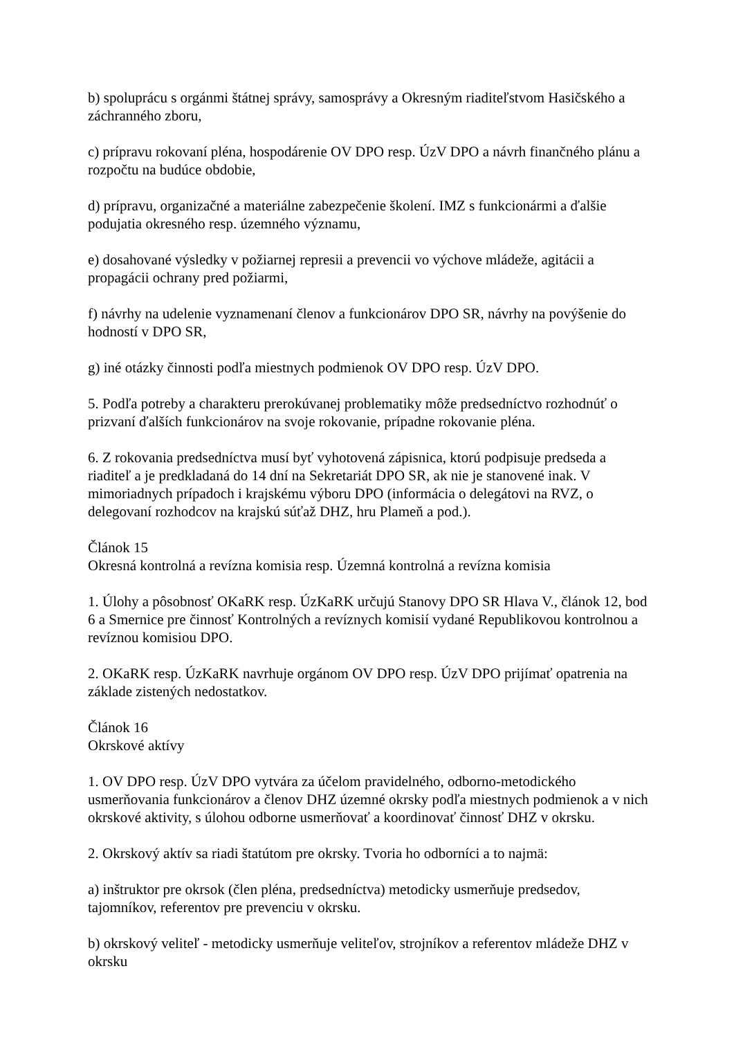b) spoluprácu s orgánmi štátnej správy, samosprávy a Okresným riaditeľstvom Hasičského a záchranného zboru,
c) prípravu rokovaní pléna, hospodárenie OV DPO resp. ÚzV DPO a návrh finančného plánu a rozpočtu na budúce obdobie,
d) prípravu, organizačné a materiálne zabezpečenie školení. IMZ s funkcionármi a ďalšie podujatia okresného resp. územného významu,
e) dosahované výsledky v požiarnej represii a prevencii vo výchove mládeže, agitácii a propagácii ochrany pred požiarmi,
f) návrhy na udelenie vyznamenaní členov a funkcionárov DPO SR, návrhy na povýšenie do hodností v DPO SR,
g) iné otázky činnosti podľa miestnych podmienok OV DPO resp. ÚzV DPO.
5. Podľa potreby a charakteru prerokúvanej problematiky môže predsedníctvo rozhodnúť o prizvaní ďalších funkcionárov na svoje rokovanie, prípadne rokovanie pléna.
6. Z rokovania predsedníctva musí byť vyhotovená zápisnica, ktorú podpisuje predseda a riaditeľ a je predkladaná do 14 dní na Sekretariát DPO SR, ak nie je stanovené inak. V mimoriadnych prípadoch i krajskému výboru DPO (informácia o delegátovi na RVZ, o delegovaní rozhodcov na krajskú súťaž DHZ, hru Plameň a pod.).
Článok 15
Okresná kontrolná a revízna komisia resp. Územná kontrolná a revízna komisia
1. Úlohy a pôsobnosť OKaRK resp. ÚzKaRK určujú Stanovy DPO SR Hlava V., článok 12, bod 6 a Smernice pre činnosť Kontrolných a revíznych komisií vydané Republikovou kontrolnou a revíznou komisiou DPO.
2. OKaRK resp. ÚzKaRK navrhuje orgánom OV DPO resp. ÚzV DPO prijímať opatrenia na základe zistených nedostatkov.
Článok 16
Okrskové aktívy
1. OV DPO resp. ÚzV DPO vytvára za účelom pravidelného, odborno-metodického usmerňovania funkcionárov a členov DHZ územné okrsky podľa miestnych podmienok a v nich okrskové aktivity, s úlohou odborne usmerňovať a koordinovať činnosť DHZ v okrsku.
2. Okrskový aktív sa riadi štatútom pre okrsky. Tvoria ho odborníci a to najmä:
a) inštruktor pre okrsok (člen pléna, predsedníctva) metodicky usmerňuje predsedov, tajomníkov, referentov pre prevenciu v okrsku.
b) okrskový veliteľ - metodicky usmerňuje veliteľov, strojníkov a referentov mládeže DHZ v okrsku